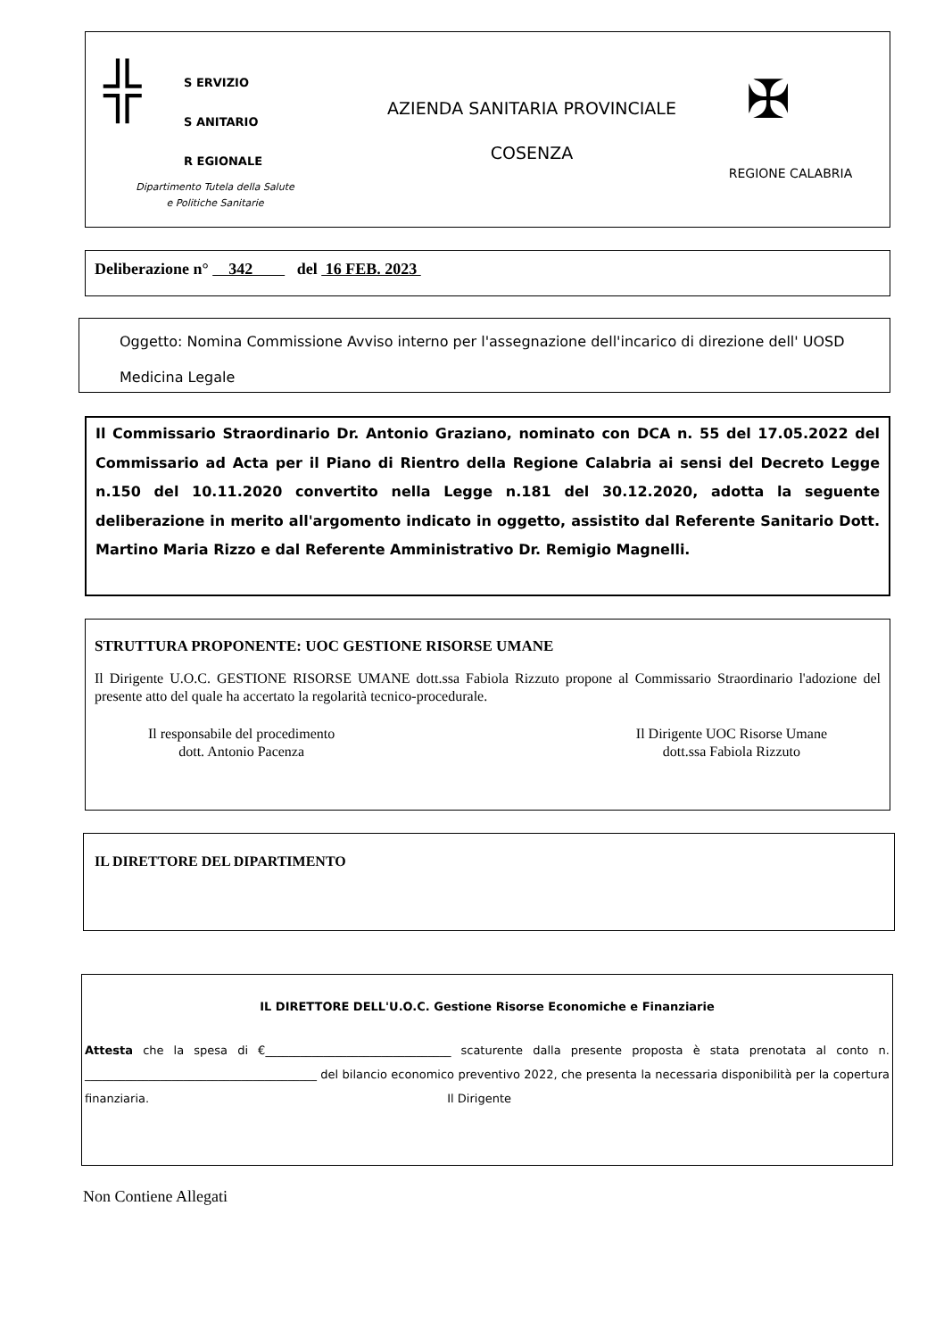╬
S ERVIZIO
S ANITARIO
R EGIONALE
Dipartimento Tutela della Salute
e Politiche Sanitarie
AZIENDA SANITARIA PROVINCIALE
COSENZA
✠
REGIONE CALABRIA
Deliberazione n° 342 del 16 FEB. 2023
Oggetto: Nomina Commissione Avviso interno per l'assegnazione dell'incarico di direzione dell' UOSD Medicina Legale
Il Commissario Straordinario Dr. Antonio Graziano, nominato con DCA n. 55 del 17.05.2022 del Commissario ad Acta per il Piano di Rientro della Regione Calabria ai sensi del Decreto Legge n.150 del 10.11.2020 convertito nella Legge n.181 del 30.12.2020, adotta la seguente deliberazione in merito all'argomento indicato in oggetto, assistito dal Referente Sanitario Dott. Martino Maria Rizzo e dal Referente Amministrativo Dr. Remigio Magnelli.
STRUTTURA PROPONENTE: UOC GESTIONE RISORSE UMANE
Il Dirigente U.O.C. GESTIONE RISORSE UMANE dott.ssa Fabiola Rizzuto propone al Commissario Straordinario l'adozione del presente atto del quale ha accertato la regolarità tecnico-procedurale.
Il responsabile del procedimento
dott. Antonio Pacenza
Il Dirigente UOC Risorse Umane
dott.ssa Fabiola Rizzuto
IL DIRETTORE DEL DIPARTIMENTO
IL DIRETTORE DELL'U.O.C. Gestione Risorse Economiche e Finanziarie
Attesta che la spesa di €________________________________ scaturente dalla presente proposta è stata prenotata al conto n. ________________________________________ del bilancio economico preventivo 2022, che presenta la necessaria disponibilità per la copertura finanziaria. Il Dirigente
Non Contiene Allegati